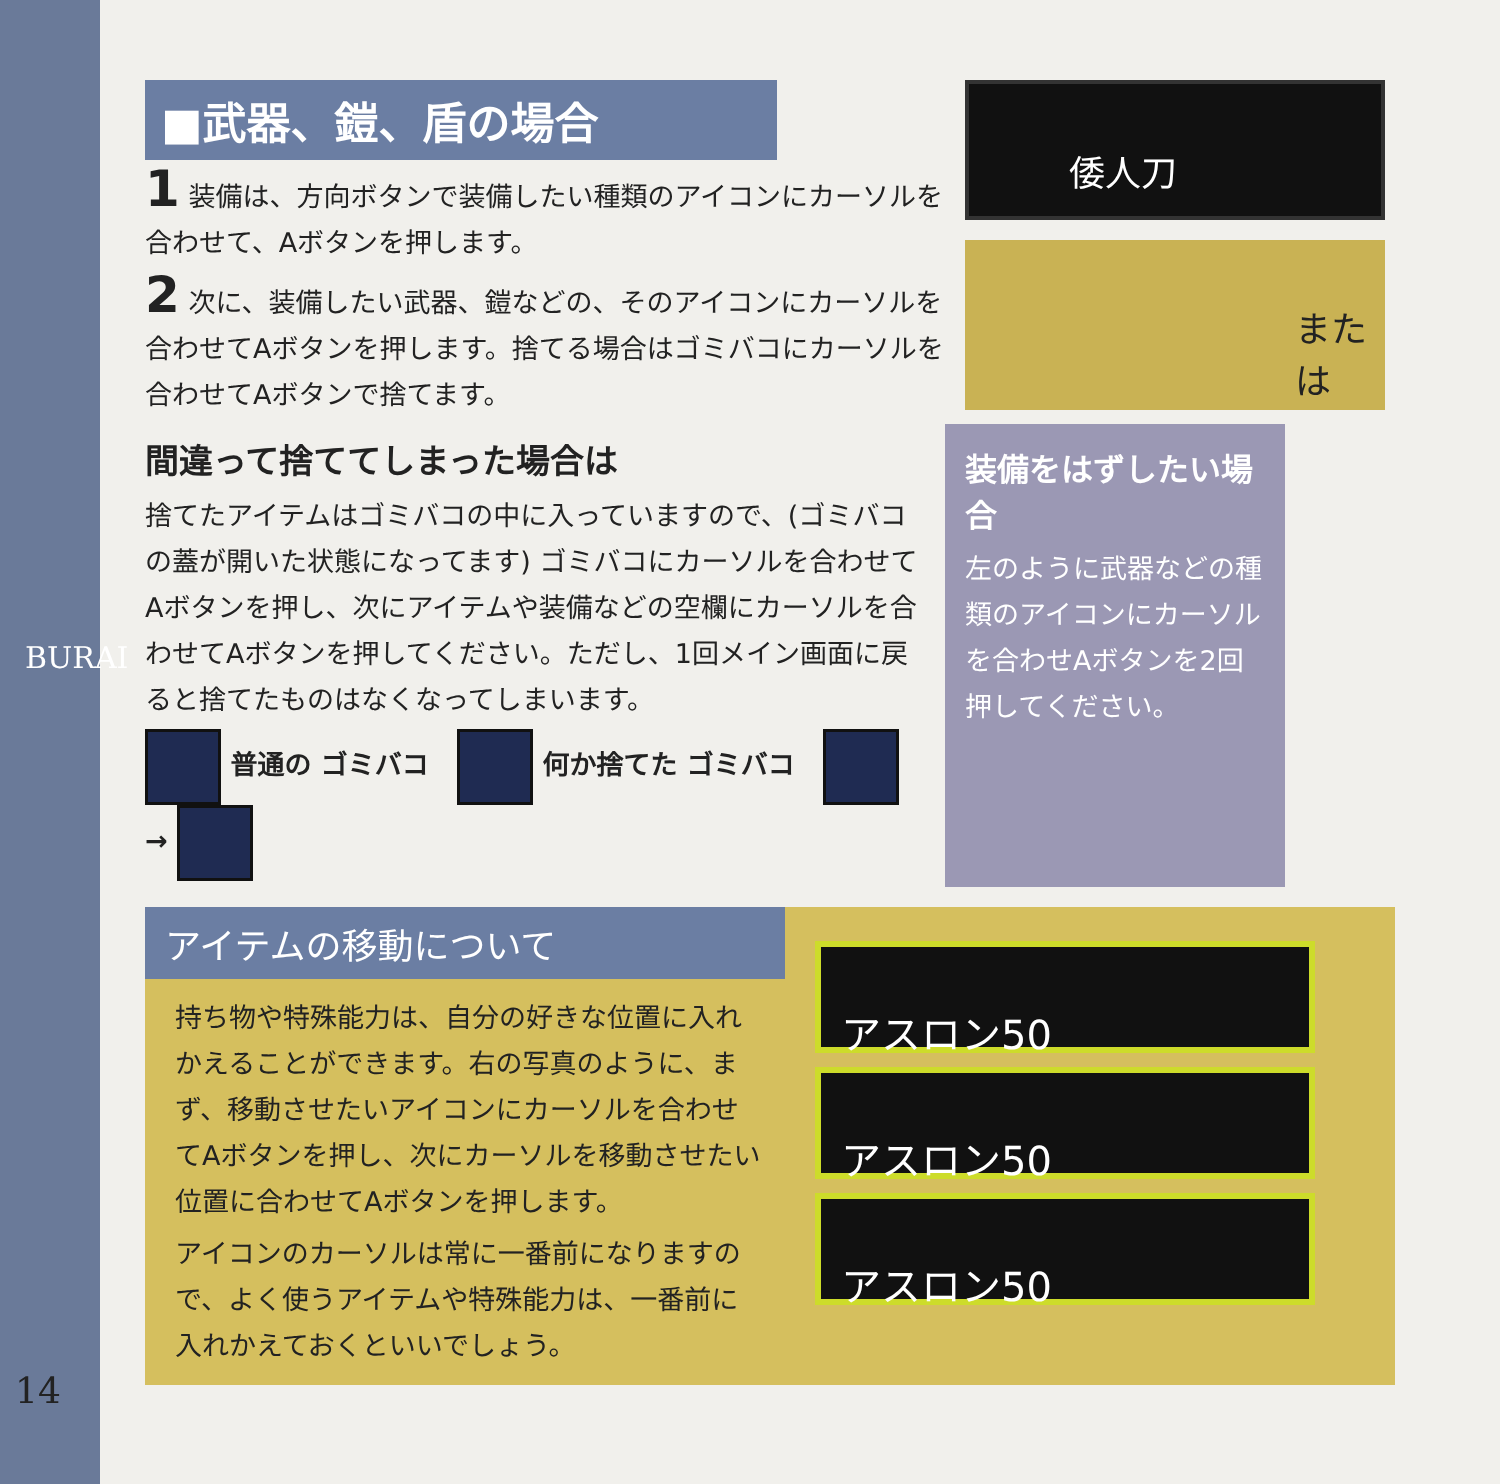BURAI
■武器、鎧、盾の場合
1 装備は、方向ボタンで装備したい種類のアイコンにカーソルを合わせて、Aボタンを押します。
2 次に、装備したい武器、鎧などの、そのアイコンにカーソルを合わせてAボタンを押します。捨てる場合はゴミバコにカーソルを合わせてAボタンで捨てます。
倭人刀
または
間違って捨ててしまった場合は
捨てたアイテムはゴミバコの中に入っていますので、(ゴミバコの蓋が開いた状態になってます) ゴミバコにカーソルを合わせてAボタンを押し、次にアイテムや装備などの空欄にカーソルを合わせてAボタンを押してください。ただし、1回メイン画面に戻ると捨てたものはなくなってしまいます。
普通の ゴミバコ 何か捨てた ゴミバコ →
装備をはずしたい場合
左のように武器などの種類のアイコンにカーソルを合わせAボタンを2回押してください。
アイテムの移動について
持ち物や特殊能力は、自分の好きな位置に入れかえることができます。右の写真のように、まず、移動させたいアイコンにカーソルを合わせてAボタンを押し、次にカーソルを移動させたい位置に合わせてAボタンを押します。
アイコンのカーソルは常に一番前になりますので、よく使うアイテムや特殊能力は、一番前に入れかえておくといいでしょう。
アスロン50
アスロン50
アスロン50
14